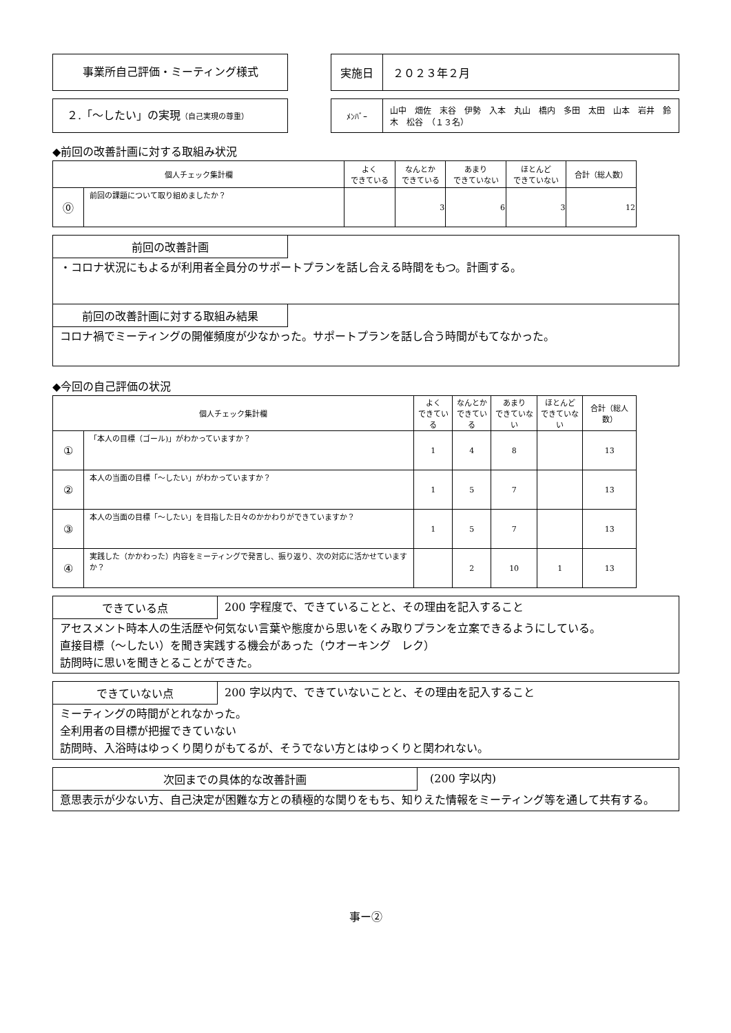事業所自己評価・ミーティング様式
| 実施日 | ２０２３年２月 |
２.「〜したい」の実現（自己実現の尊重）
| ﾒﾝﾊﾞｰ | 山中 畑佐 末谷 伊勢 入本 丸山 橋内 多田 太田 山本 岩井 鈴木 松谷 （１３名） |
◆前回の改善計画に対する取組み状況
| 個人チェック集計欄 | | よく できている | なんとか できている | あまり できていない | ほとんど できていない | 合計（総人数） |
| --- | --- | --- | --- | --- | --- | --- |
| ⓪ | 前回の課題について取り組めましたか？ | | 3 | 6 | 3 | 12 |
前回の改善計画
・コロナ状況にもよるが利用者全員分のサポートプランを話し合える時間をもつ。計画する。
前回の改善計画に対する取組み結果
コロナ禍でミーティングの開催頻度が少なかった。サポートプランを話し合う時間がもてなかった。
◆今回の自己評価の状況
| 個人チェック集計欄 | | よく できている | なんとか できている | あまり できていない | ほとんど できていない | 合計（総人数） |
| --- | --- | --- | --- | --- | --- | --- |
| ① | 「本人の目標（ゴール)」がわかっていますか？ | 1 | 4 | 8 | | 13 |
| ② | 本人の当面の目標「〜したい」がわかっていますか？ | 1 | 5 | 7 | | 13 |
| ③ | 本人の当面の目標「〜したい」を目指した日々のかかわりができていますか？ | 1 | 5 | 7 | | 13 |
| ④ | 実践した（かかわった）内容をミーティングで発言し、振り返り、次の対応に活かせていますか？ | | 2 | 10 | 1 | 13 |
できている点 200 字程度で、できていることと、その理由を記入すること
アセスメント時本人の生活歴や何気ない言葉や態度から思いをくみ取りプランを立案できるようにしている。
直接目標（〜したい）を聞き実践する機会があった（ウオーキング　レク）
訪問時に思いを聞きとることができた。
できていない点 200 字以内で、できていないことと、その理由を記入すること
ミーティングの時間がとれなかった。
全利用者の目標が把握できていない
訪問時、入浴時はゆっくり関りがもてるが、そうでない方とはゆっくりと関われない。
次回までの具体的な改善計画 (200 字以内)
意思表示が少ない方、自己決定が困難な方との積極的な関りをもち、知りえた情報をミーティング等を通して共有する。
事ー②